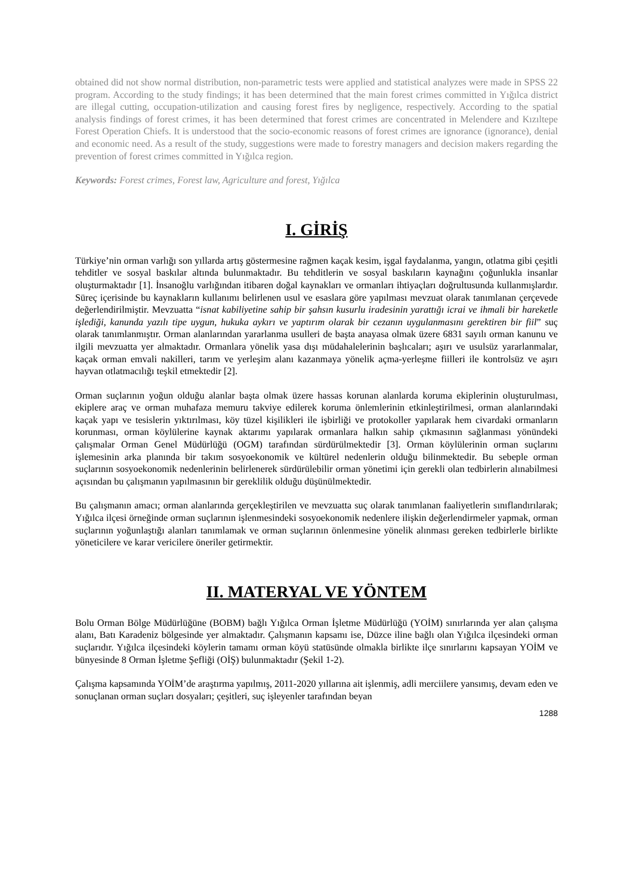obtained did not show normal distribution, non-parametric tests were applied and statistical analyzes were made in SPSS 22 program. According to the study findings; it has been determined that the main forest crimes committed in Yığılca district are illegal cutting, occupation-utilization and causing forest fires by negligence, respectively. According to the spatial analysis findings of forest crimes, it has been determined that forest crimes are concentrated in Melendere and Kızıltepe Forest Operation Chiefs. It is understood that the socio-economic reasons of forest crimes are ignorance (ignorance), denial and economic need. As a result of the study, suggestions were made to forestry managers and decision makers regarding the prevention of forest crimes committed in Yığılca region.
Keywords: Forest crimes, Forest law, Agriculture and forest, Yığılca
I. GİRİŞ
Türkiye’nin orman varlığı son yıllarda artış göstermesine rağmen kaçak kesim, işgal faydalanma, yangın, otlatma gibi çeşitli tehditler ve sosyal baskılar altında bulunmaktadır. Bu tehditlerin ve sosyal baskıların kaynağını çoğunlukla insanlar oluşturmaktadır [1]. İnsanoğlu varlığından itibaren doğal kaynakları ve ormanları ihtiyaçları doğrultusunda kullanmışlardır. Süreç içerisinde bu kaynakların kullanımı belirlenen usul ve esaslara göre yapılması mevzuat olarak tanımlanan çerçevede değerlendirilmiştir. Mevzuatta “isnat kabiliyetine sahip bir şahsın kusurlu iradesinin yarattığı icrai ve ihmali bir hareketle işlediği, kanunda yazılı tipe uygun, hukuka aykırı ve yaptırım olarak bir cezanın uygulanmasını gerektiren bir fiil” suç olarak tanımlanmıştır. Orman alanlarından yararlanma usulleri de başta anayasa olmak üzere 6831 sayılı orman kanunu ve ilgili mevzuatta yer almaktadır. Ormanlara yönelik yasa dışı müdahalelerinin başlıcaları; aşırı ve usulsüz yararlanmalar, kaçak orman emvali nakilleri, tarım ve yerleşim alanı kazanmaya yönelik açma-yerleşme fiilleri ile kontrolsüz ve aşırı hayvan otlatmacılığı teşkil etmektedir [2].
Orman suçlarının yoğun olduğu alanlar başta olmak üzere hassas korunan alanlarda koruma ekiplerinin oluşturulması, ekiplere araç ve orman muhafaza memuru takviye edilerek koruma önlemlerinin etkinleştirilmesi, orman alanlarındaki kaçak yapı ve tesislerin yıktırılması, köy tüzel kişilikleri ile işbirliği ve protokoller yapılarak hem civardaki ormanların korunması, orman köylülerine kaynak aktarımı yapılarak ormanlara halkın sahip çıkmasının sağlanması yönündeki çalışmalar Orman Genel Müdürlüğü (OGM) tarafından sürdürülmektedir [3]. Orman köylülerinin orman suçlarını işlemesinin arka planında bir takım sosyoekonomik ve kültürel nedenlerin olduğu bilinmektedir. Bu sebeple orman suçlarının sosyoekonomik nedenlerinin belirlenerek sürdürülebilir orman yönetimi için gerekli olan tedbirlerin alınabilmesi açısından bu çalışmanın yapılmasının bir gereklilik olduğu düşünülmektedir.
Bu çalışmanın amacı; orman alanlarında gerçekleştirilen ve mevzuatta suç olarak tanımlanan faaliyetlerin sınıflandırılarak; Yığılca ilçesi örneğinde orman suçlarının işlenmesindeki sosyoekonomik nedenlere ilişkin değerlendirmeler yapmak, orman suçlarının yoğunlaştığı alanları tanımlamak ve orman suçlarının önlenmesine yönelik alınması gereken tedbirlerle birlikte yöneticilere ve karar vericilere öneriler getirmektir.
II. MATERYAL VE YÖNTEM
Bolu Orman Bölge Müdürlüğüne (BOBM) bağlı Yığılca Orman İşletme Müdürlüğü (YOİM) sınırlarında yer alan çalışma alanı, Batı Karadeniz bölgesinde yer almaktadır. Çalışmanın kapsamı ise, Düzce iline bağlı olan Yığılca ilçesindeki orman suçlarıdır. Yığılca ilçesindeki köylerin tamamı orman köyü statüsünde olmakla birlikte ilçe sınırlarını kapsayan YOİM ve bünyesinde 8 Orman İşletme Şefliği (OİŞ) bulunmaktadır (Şekil 1-2).
Çalışma kapsamında YOİM’de araştırma yapılmış, 2011-2020 yıllarına ait işlenmiş, adli merciilere yansımış, devam eden ve sonuçlanan orman suçları dosyaları; çeşitleri, suç işleyenler tarafından beyan
1288